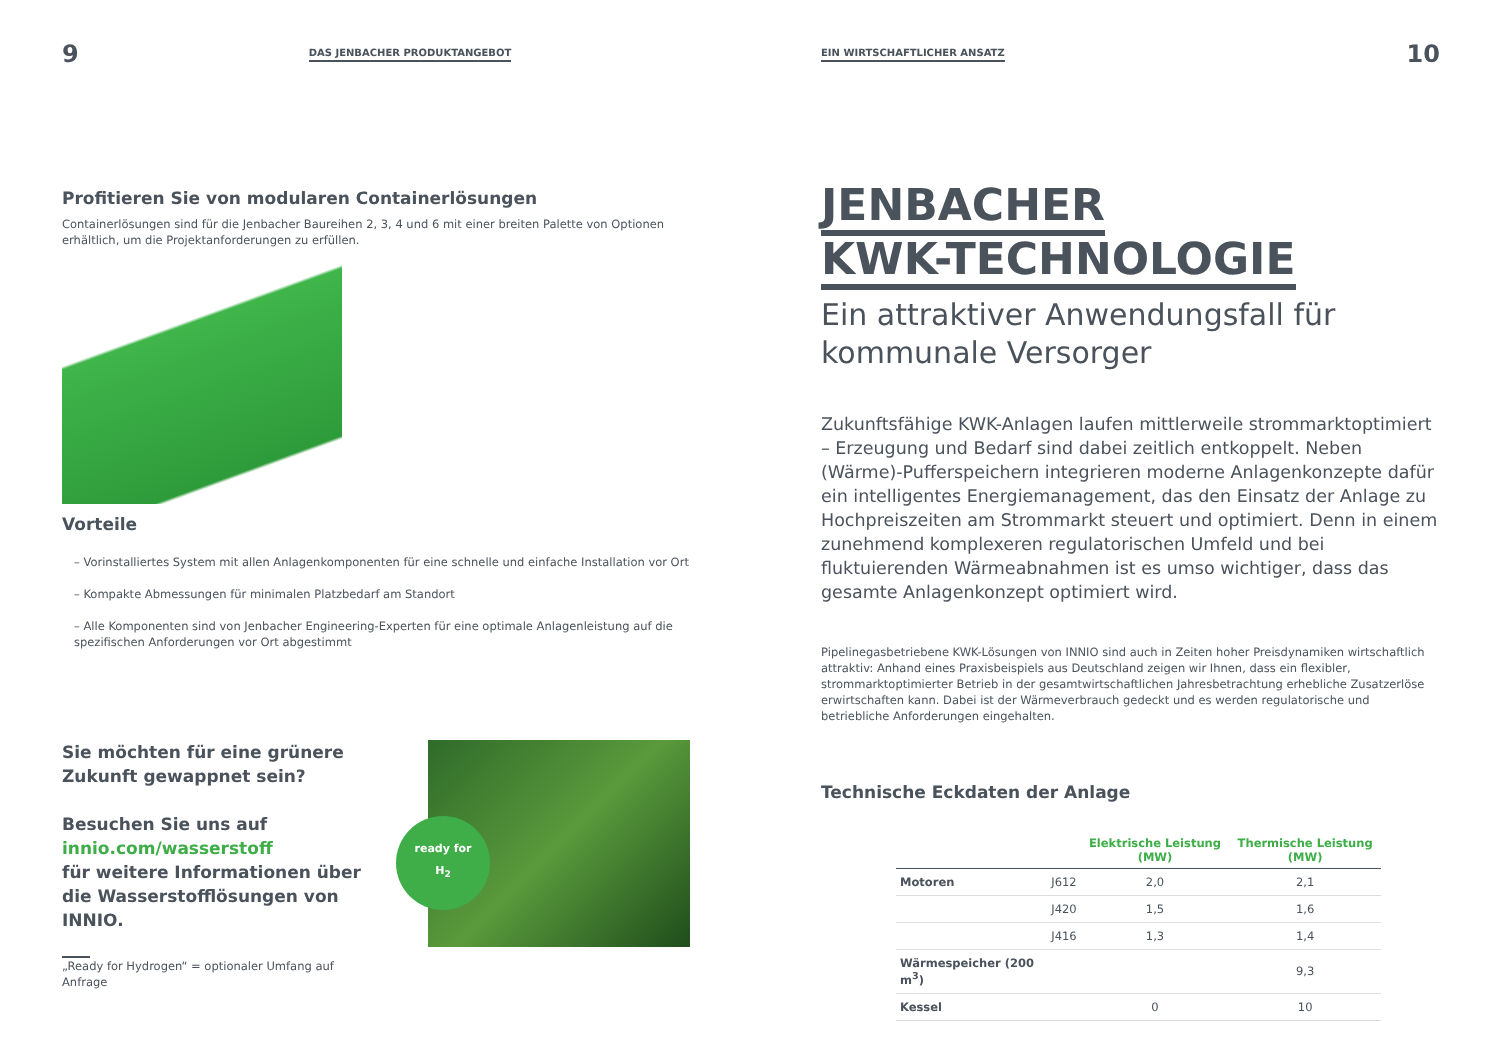9 DAS JENBACHER PRODUKTANGEBOT
Profitieren Sie von modularen Containerlösungen
Containerlösungen sind für die Jenbacher Baureihen 2, 3, 4 und 6 mit einer breiten Palette von Optionen erhältlich, um die Projektanforderungen zu erfüllen.
Vorteile
– Vorinstalliertes System mit allen Anlagenkomponenten für eine schnelle und einfache Installation vor Ort
– Kompakte Abmessungen für minimalen Platzbedarf am Standort
– Alle Komponenten sind von Jenbacher Engineering-Experten für eine optimale Anlagenleistung auf die spezifischen Anforderungen vor Ort abgestimmt
Sie möchten für eine grünere Zukunft gewappnet sein?
Besuchen Sie uns auf
innio.com/wasserstoff
für weitere Informationen über die Wasserstofflösungen von INNIO.
„Ready for Hydrogen“ = optionaler Umfang auf Anfrage
ready for
H<sub>2</sub>
EIN WIRTSCHAFTLICHER ANSATZ 10
JENBACHER
KWK-TECHNOLOGIE
Ein attraktiver Anwendungsfall für kommunale Versorger
Zukunftsfähige KWK-Anlagen laufen mittlerweile strommarktoptimiert – Erzeugung und Bedarf sind dabei zeitlich entkoppelt. Neben (Wärme)-Pufferspeichern integrieren moderne Anlagenkonzepte dafür ein intelligentes Energiemanagement, das den Einsatz der Anlage zu Hochpreiszeiten am Strommarkt steuert und optimiert. Denn in einem zunehmend komplexeren regulatorischen Umfeld und bei fluktuierenden Wärmeabnahmen ist es umso wichtiger, dass das gesamte Anlagenkonzept optimiert wird.
Pipelinegasbetriebene KWK-Lösungen von INNIO sind auch in Zeiten hoher Preisdynamiken wirtschaftlich attraktiv: Anhand eines Praxisbeispiels aus Deutschland zeigen wir Ihnen, dass ein flexibler, strommarktoptimierter Betrieb in der gesamtwirtschaftlichen Jahresbetrachtung erhebliche Zusatzerlöse erwirtschaften kann. Dabei ist der Wärmeverbrauch gedeckt und es werden regulatorische und betriebliche Anforderungen eingehalten.
Technische Eckdaten der Anlage
| | | Elektrische Leistung (MW) | Thermische Leistung (MW) |
| --- | --- | --- | --- |
| Motoren | J612 | 2,0 | 2,1 |
| | J420 | 1,5 | 1,6 |
| | J416 | 1,3 | 1,4 |
| Wärmespeicher (200 m<sup>3</sup>) | | | 9,3 |
| Kessel | | 0 | 10 |